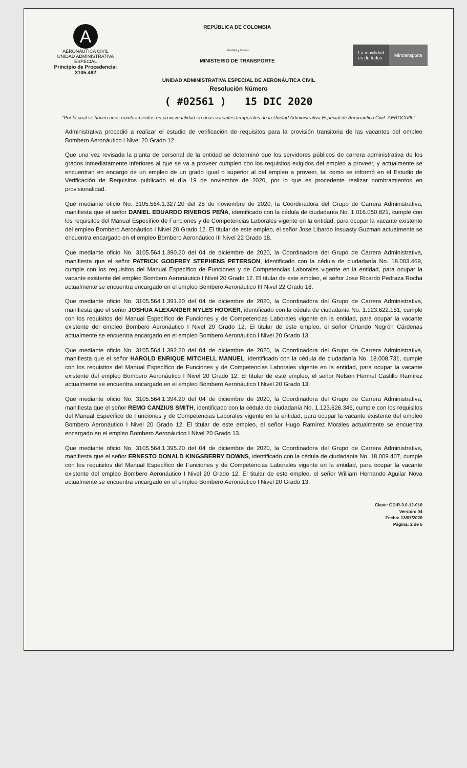A
AERONÁUTICA CIVIL
UNIDAD ADMINISTRATIVA ESPECIAL
Principio de Procedencia:
3105.492
REPÚBLICA DE COLOMBIA
Libertad y Orden
MINISTERIO DE TRANSPORTE
La movilidad
es de todos Mintransporte
UNIDAD ADMINISTRATIVA ESPECIAL DE AERONÁUTICA CIVIL
Resolución Número
( #02561 ) 15 DIC 2020
"Por la cual se hacen unos nombramientos en provisionalidad en unas vacantes temporales de la Unidad Administrativa Especial de Aeronáutica Civil -AEROCIVIL"
Administrativa procedió a realizar el estudio de verificación de requisitos para la provisión transitoria de las vacantes del empleo Bombero Aeronáutico I Nivel 20 Grado 12.
Que una vez revisada la planta de personal de la entidad se determinó que los servidores públicos de carrera administrativa de los grados inmediatamente inferiores al que se va a proveer cumplen con los requisitos exigidos del empleo a proveer, y actualmente se encuentran en encargo de un empleo de un grado igual o superior al del empleo a proveer, tal como se informó en el Estudio de Verificación de Requisitos publicado el día 19 de noviembre de 2020, por lo que es procedente realizar nombramientos en provisionalidad.
Que mediante oficio No. 3105.564.1.327.20 del 25 de noviembre de 2020, la Coordinadora del Grupo de Carrera Administrativa, manifiesta que el señor DANIEL EDUARDO RIVEROS PEÑA, identificado con la cédula de ciudadanía No. 1.016.050.821, cumple con los requisitos del Manual Específico de Funciones y de Competencias Laborales vigente en la entidad, para ocupar la vacante existente del empleo Bombero Aeronáutico I Nivel 20 Grado 12. El titular de este empleo, el señor Jose Libardo Insuasty Guzman actualmente se encuentra encargado en el empleo Bombero Aeronáutico III Nivel 22 Grado 18.
Que mediante oficio No. 3105.564.1.390.20 del 04 de diciembre de 2020, la Coordinadora del Grupo de Carrera Administrativa, manifiesta que el señor PATRICK GODFREY STEPHENS PETERSON, identificado con la cédula de ciudadanía No. 18.003.469, cumple con los requisitos del Manual Específico de Funciones y de Competencias Laborales vigente en la entidad, para ocupar la vacante existente del empleo Bombero Aeronáutico I Nivel 20 Grado 12. El titular de este empleo, el señor Jose Ricardo Pedraza Rocha actualmente se encuentra encargado en el empleo Bombero Aeronáutico III Nivel 22 Grado 18.
Que mediante oficio No. 3105.564.1.391.20 del 04 de diciembre de 2020, la Coordinadora del Grupo de Carrera Administrativa, manifiesta que el señor JOSHUA ALEXANDER MYLES HOOKER, identificado con la cédula de ciudadanía No. 1.123.622.151, cumple con los requisitos del Manual Específico de Funciones y de Competencias Laborales vigente en la entidad, para ocupar la vacante existente del empleo Bombero Aeronáutico I Nivel 20 Grado 12. El titular de este empleo, el señor Orlando Negrón Cárdenas actualmente se encuentra encargado en el empleo Bombero Aeronáutico I Nivel 20 Grado 13.
Que mediante oficio No. 3105.564.1.392.20 del 04 de diciembre de 2020, la Coordinadora del Grupo de Carrera Administrativa, manifiesta que el señor HAROLD ENRIQUE MITCHELL MANUEL, identificado con la cédula de ciudadanía No. 18.008.731, cumple con los requisitos del Manual Específico de Funciones y de Competencias Laborales vigente en la entidad, para ocupar la vacante existente del empleo Bombero Aeronáutico I Nivel 20 Grado 12. El titular de este empleo, el señor Nelson Hermel Castillo Ramírez actualmente se encuentra encargado en el empleo Bombero Aeronáutico I Nivel 20 Grado 13.
Que mediante oficio No. 3105.564.1.394.20 del 04 de diciembre de 2020, la Coordinadora del Grupo de Carrera Administrativa, manifiesta que el señor REMO CANZIUS SMITH, identificado con la cédula de ciudadanía No. 1.123.626.346, cumple con los requisitos del Manual Específico de Funciones y de Competencias Laborales vigente en la entidad, para ocupar la vacante existente del empleo Bombero Aeronáutico I Nivel 20 Grado 12. El titular de este empleo, el señor Hugo Ramírez Morales actualmente se encuentra encargado en el empleo Bombero Aeronáutico I Nivel 20 Grado 13.
Que mediante oficio No. 3105.564.1.395.20 del 04 de diciembre de 2020, la Coordinadora del Grupo de Carrera Administrativa, manifiesta que el señor ERNESTO DONALD KINGSBERRY DOWNS, identificado con la cédula de ciudadanía No. 18.009.407, cumple con los requisitos del Manual Específico de Funciones y de Competencias Laborales vigente en la entidad, para ocupar la vacante existente del empleo Bombero Aeronáutico I Nivel 20 Grado 12. El titular de este empleo, el señor William Hernando Aguilar Nova actualmente se encuentra encargado en el empleo Bombero Aeronáutico I Nivel 20 Grado 13.
Clave: GDIR-3.0-12-010
Versión: 04
Fecha: 13/07/2020
Página: 2 de 5